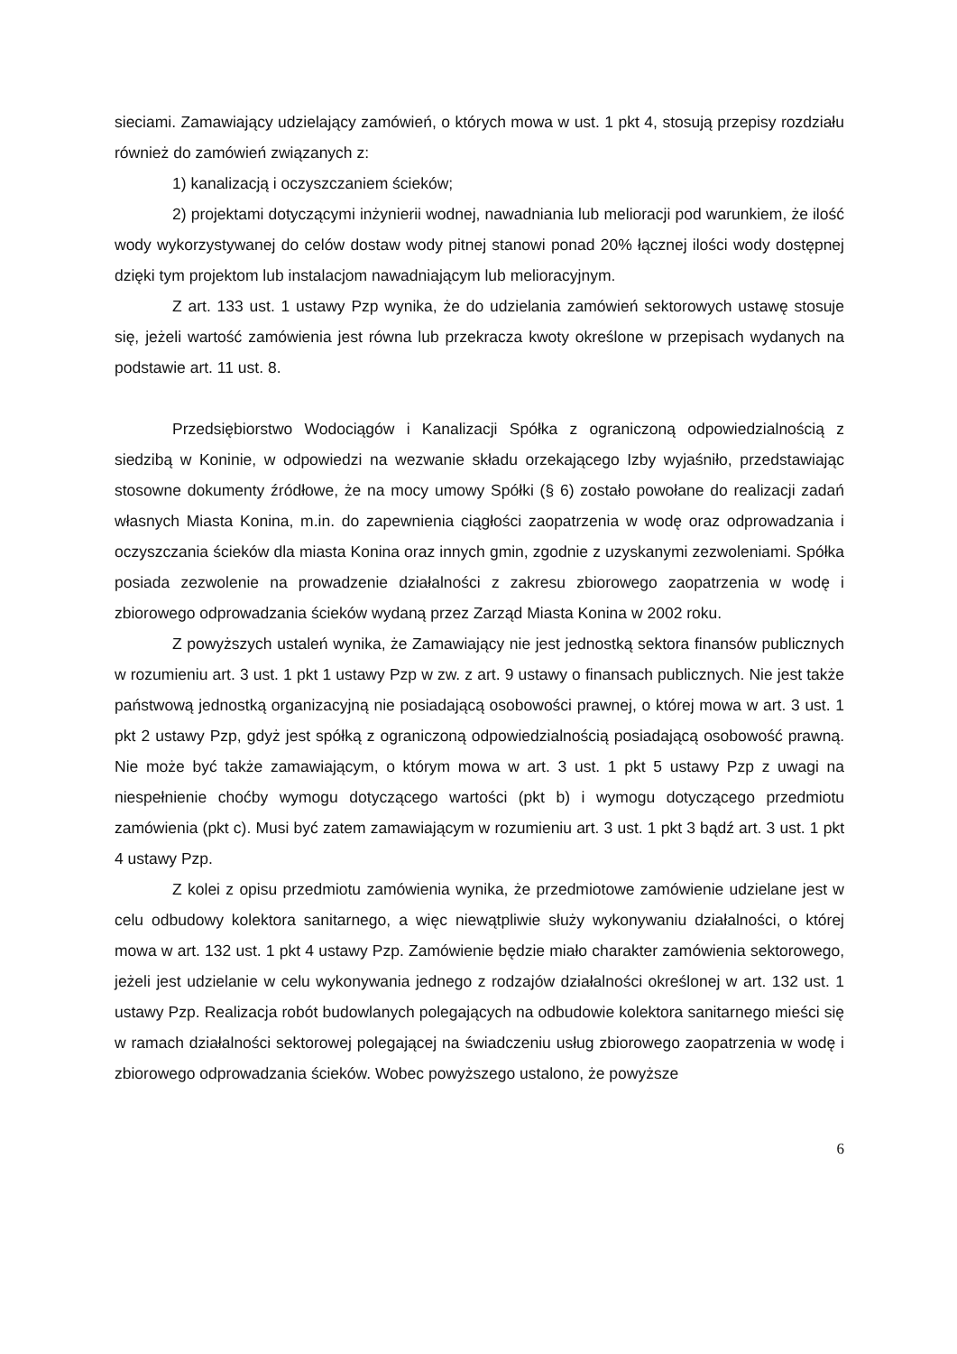sieciami. Zamawiający udzielający zamówień, o których mowa w ust. 1 pkt 4, stosują przepisy rozdziału również do zamówień związanych z:
1) kanalizacją i oczyszczaniem ścieków;
2) projektami dotyczącymi inżynierii wodnej, nawadniania lub melioracji pod warunkiem, że ilość wody wykorzystywanej do celów dostaw wody pitnej stanowi ponad 20% łącznej ilości wody dostępnej dzięki tym projektom lub instalacjom nawadniającym lub melioracyjnym.
Z art. 133 ust. 1 ustawy Pzp wynika, że do udzielania zamówień sektorowych ustawę stosuje się, jeżeli wartość zamówienia jest równa lub przekracza kwoty określone w przepisach wydanych na podstawie art. 11 ust. 8.
Przedsiębiorstwo Wodociągów i Kanalizacji Spółka z ograniczoną odpowiedzialnością z siedzibą w Koninie, w odpowiedzi na wezwanie składu orzekającego Izby wyjaśniło, przedstawiając stosowne dokumenty źródłowe, że na mocy umowy Spółki (§ 6) zostało powołane do realizacji zadań własnych Miasta Konina, m.in. do zapewnienia ciągłości zaopatrzenia w wodę oraz odprowadzania i oczyszczania ścieków dla miasta Konina oraz innych gmin, zgodnie z uzyskanymi zezwoleniami. Spółka posiada zezwolenie na prowadzenie działalności z zakresu zbiorowego zaopatrzenia w wodę i zbiorowego odprowadzania ścieków wydaną przez Zarząd Miasta Konina w 2002 roku.
Z powyższych ustaleń wynika, że Zamawiający nie jest jednostką sektora finansów publicznych w rozumieniu art. 3 ust. 1 pkt 1 ustawy Pzp w zw. z art. 9 ustawy o finansach publicznych. Nie jest także państwową jednostką organizacyjną nie posiadającą osobowości prawnej, o której mowa w art. 3 ust. 1 pkt 2 ustawy Pzp, gdyż jest spółką z ograniczoną odpowiedzialnością posiadającą osobowość prawną. Nie może być także zamawiającym, o którym mowa w art. 3 ust. 1 pkt 5 ustawy Pzp z uwagi na niespełnienie choćby wymogu dotyczącego wartości (pkt b) i wymogu dotyczącego przedmiotu zamówienia (pkt c). Musi być zatem zamawiającym w rozumieniu art. 3 ust. 1 pkt 3 bądź art. 3 ust. 1 pkt 4 ustawy Pzp.
Z kolei z opisu przedmiotu zamówienia wynika, że przedmiotowe zamówienie udzielane jest w celu odbudowy kolektora sanitarnego, a więc niewątpliwie służy wykonywaniu działalności, o której mowa w art. 132 ust. 1 pkt 4 ustawy Pzp. Zamówienie będzie miało charakter zamówienia sektorowego, jeżeli jest udzielanie w celu wykonywania jednego z rodzajów działalności określonej w art. 132 ust. 1 ustawy Pzp. Realizacja robót budowlanych polegających na odbudowie kolektora sanitarnego mieści się w ramach działalności sektorowej polegającej na świadczeniu usług zbiorowego zaopatrzenia w wodę i zbiorowego odprowadzania ścieków. Wobec powyższego ustalono, że powyższe
6